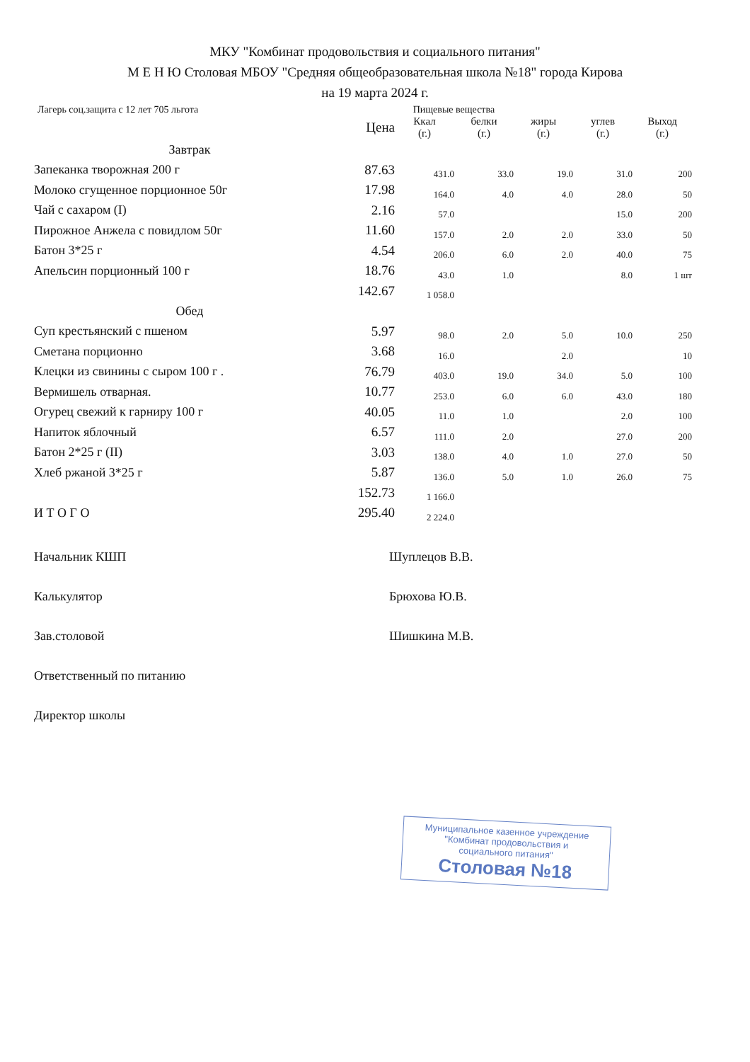МКУ "Комбинат продовольствия и социального питания"
М Е Н Ю Столовая МБОУ "Средняя общеобразовательная школа №18" города Кирова
на 19 марта 2024 г.
Лагерь соц.защита с 12 лет 705 льгота Пищевые вещества
| | Цена | Ккал (г.) | белки (г.) | жиры (г.) | углев (г.) | Выход (г.) |
| --- | --- | --- | --- | --- | --- | --- |
| Завтрак | | | | | | |
| Запеканка творожная 200 г | 87.63 | 431.0 | 33.0 | 19.0 | 31.0 | 200 |
| Молоко сгущенное порционное 50г | 17.98 | 164.0 | 4.0 | 4.0 | 28.0 | 50 |
| Чай с сахаром (I) | 2.16 | 57.0 | | | 15.0 | 200 |
| Пирожное Анжела с повидлом 50г | 11.60 | 157.0 | 2.0 | 2.0 | 33.0 | 50 |
| Батон 3*25 г | 4.54 | 206.0 | 6.0 | 2.0 | 40.0 | 75 |
| Апельсин порционный 100 г | 18.76 | 43.0 | 1.0 | | 8.0 | 1 шт |
| | 142.67 | 1 058.0 | | | | |
| Обед | | | | | | |
| Суп крестьянский с пшеном | 5.97 | 98.0 | 2.0 | 5.0 | 10.0 | 250 |
| Сметана порционно | 3.68 | 16.0 | | 2.0 | | 10 |
| Клецки из свинины с сыром 100 г . | 76.79 | 403.0 | 19.0 | 34.0 | 5.0 | 100 |
| Вермишель отварная. | 10.77 | 253.0 | 6.0 | 6.0 | 43.0 | 180 |
| Огурец свежий к гарниру 100 г | 40.05 | 11.0 | 1.0 | | 2.0 | 100 |
| Напиток яблочный | 6.57 | 111.0 | 2.0 | | 27.0 | 200 |
| Батон 2*25 г (II) | 3.03 | 138.0 | 4.0 | 1.0 | 27.0 | 50 |
| Хлеб ржаной 3*25 г | 5.87 | 136.0 | 5.0 | 1.0 | 26.0 | 75 |
| | 152.73 | 1 166.0 | | | | |
| И Т О Г О | 295.40 | 2 224.0 | | | | |
Начальник КШП Шуплецов В.В.
Калькулятор Брюхова Ю.В.
Зав.столовой Шишкина М.В.
Ответственный по питанию
Директор школы
Муниципальное казенное учреждение
"Комбинат продовольствия и
социального питания"
Столовая №18